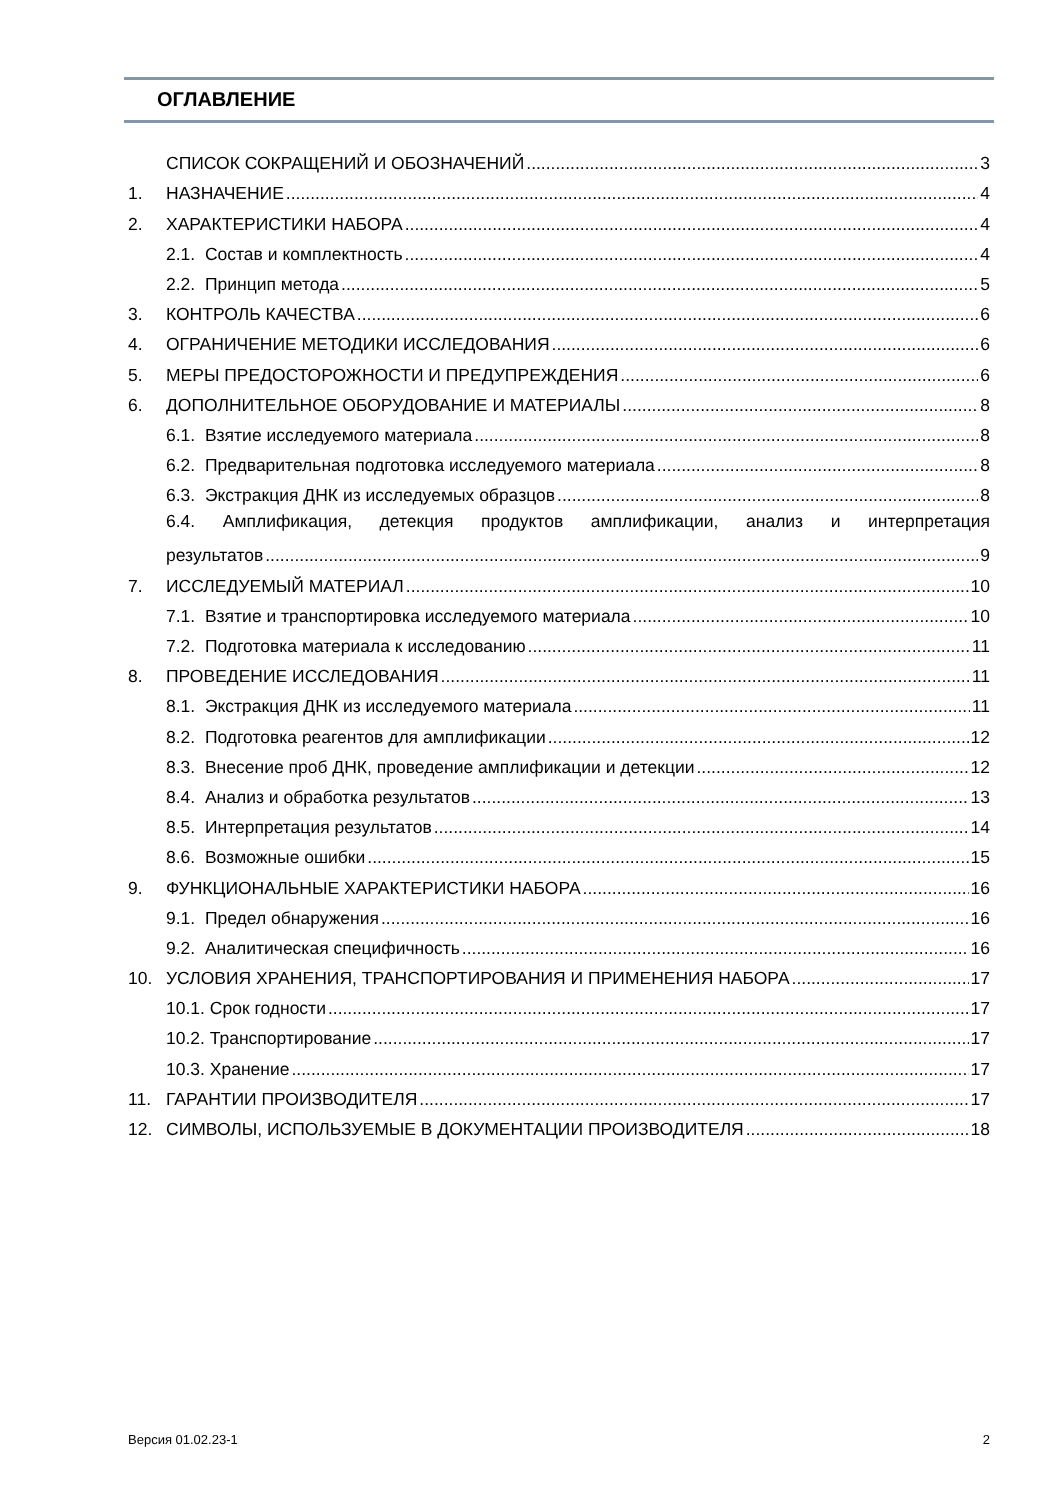ОГЛАВЛЕНИЕ
СПИСОК СОКРАЩЕНИЙ И ОБОЗНАЧЕНИЙ 3
1. НАЗНАЧЕНИЕ 4
2. ХАРАКТЕРИСТИКИ НАБОРА 4
2.1. Состав и комплектность 4
2.2. Принцип метода 5
3. КОНТРОЛЬ КАЧЕСТВА 6
4. ОГРАНИЧЕНИЕ МЕТОДИКИ ИССЛЕДОВАНИЯ 6
5. МЕРЫ ПРЕДОСТОРОЖНОСТИ И ПРЕДУПРЕЖДЕНИЯ 6
6. ДОПОЛНИТЕЛЬНОЕ ОБОРУДОВАНИЕ И МАТЕРИАЛЫ 8
6.1. Взятие исследуемого материала 8
6.2. Предварительная подготовка исследуемого материала 8
6.3. Экстракция ДНК из исследуемых образцов 8
6.4. Амплификация, детекция продуктов амплификации, анализ и интерпретация
результатов 9
7. ИССЛЕДУЕМЫЙ МАТЕРИАЛ 10
7.1. Взятие и транспортировка исследуемого материала 10
7.2. Подготовка материала к исследованию 11
8. ПРОВЕДЕНИЕ ИССЛЕДОВАНИЯ 11
8.1. Экстракция ДНК из исследуемого материала 11
8.2. Подготовка реагентов для амплификации 12
8.3. Внесение проб ДНК, проведение амплификации и детекции 12
8.4. Анализ и обработка результатов 13
8.5. Интерпретация результатов 14
8.6. Возможные ошибки 15
9. ФУНКЦИОНАЛЬНЫЕ ХАРАКТЕРИСТИКИ НАБОРА 16
9.1. Предел обнаружения 16
9.2. Аналитическая специфичность 16
10. УСЛОВИЯ ХРАНЕНИЯ, ТРАНСПОРТИРОВАНИЯ И ПРИМЕНЕНИЯ НАБОРА 17
10.1. Срок годности 17
10.2. Транспортирование 17
10.3. Хранение 17
11. ГАРАНТИИ ПРОИЗВОДИТЕЛЯ 17
12. СИМВОЛЫ, ИСПОЛЬЗУЕМЫЕ В ДОКУМЕНТАЦИИ ПРОИЗВОДИТЕЛЯ 18
Версия 01.02.23-1 2